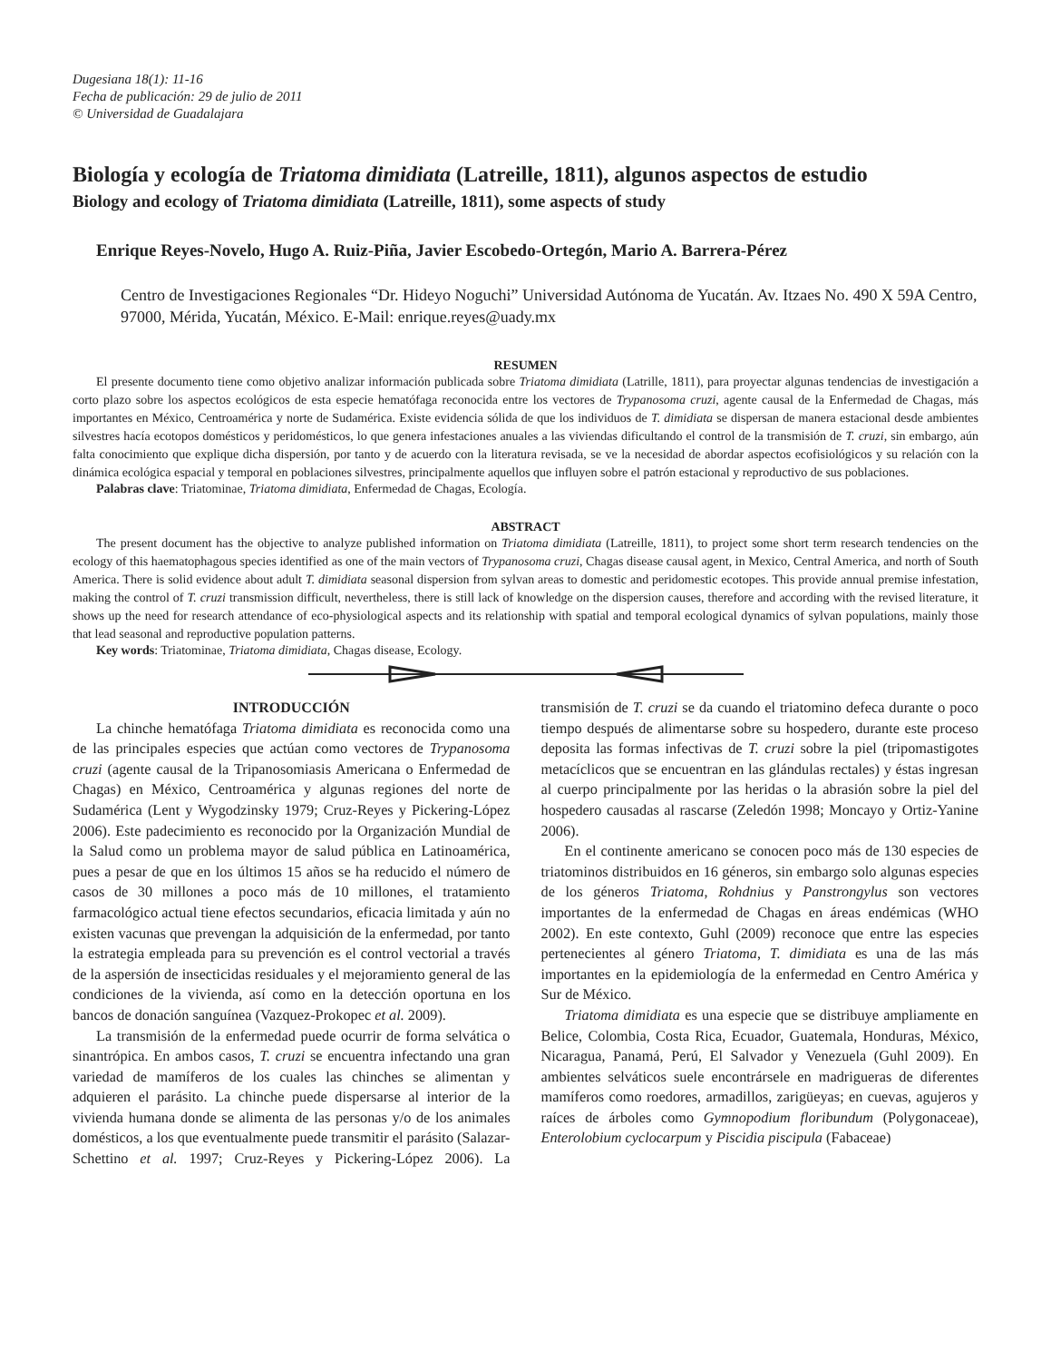Dugesiana 18(1): 11-16
Fecha de publicación: 29 de julio de 2011
© Universidad de Guadalajara
Biología y ecología de Triatoma dimidiata (Latreille, 1811), algunos aspectos de estudio
Biology and ecology of Triatoma dimidiata (Latreille, 1811), some aspects of study
Enrique Reyes-Novelo, Hugo A. Ruiz-Piña, Javier Escobedo-Ortegón, Mario A. Barrera-Pérez
Centro de Investigaciones Regionales “Dr. Hideyo Noguchi” Universidad Autónoma de Yucatán. Av. Itzaes No. 490 X 59A Centro, 97000, Mérida, Yucatán, México. E-Mail: enrique.reyes@uady.mx
RESUMEN
El presente documento tiene como objetivo analizar información publicada sobre Triatoma dimidiata (Latrille, 1811), para proyectar algunas tendencias de investigación a corto plazo sobre los aspectos ecológicos de esta especie hematófaga reconocida entre los vectores de Trypanosoma cruzi, agente causal de la Enfermedad de Chagas, más importantes en México, Centroamérica y norte de Sudamérica. Existe evidencia sólida de que los individuos de T. dimidiata se dispersan de manera estacional desde ambientes silvestres hacía ecotopos domésticos y peridomésticos, lo que genera infestaciones anuales a las viviendas dificultando el control de la transmisión de T. cruzi, sin embargo, aún falta conocimiento que explique dicha dispersión, por tanto y de acuerdo con la literatura revisada, se ve la necesidad de abordar aspectos ecofisiológicos y su relación con la dinámica ecológica espacial y temporal en poblaciones silvestres, principalmente aquellos que influyen sobre el patrón estacional y reproductivo de sus poblaciones.
Palabras clave: Triatominae, Triatoma dimidiata, Enfermedad de Chagas, Ecología.
ABSTRACT
The present document has the objective to analyze published information on Triatoma dimidiata (Latreille, 1811), to project some short term research tendencies on the ecology of this haematophagous species identified as one of the main vectors of Trypanosoma cruzi, Chagas disease causal agent, in Mexico, Central America, and north of South America. There is solid evidence about adult T. dimidiata seasonal dispersion from sylvan areas to domestic and peridomestic ecotopes. This provide annual premise infestation, making the control of T. cruzi transmission difficult, nevertheless, there is still lack of knowledge on the dispersion causes, therefore and according with the revised literature, it shows up the need for research attendance of eco-physiological aspects and its relationship with spatial and temporal ecological dynamics of sylvan populations, mainly those that lead seasonal and reproductive population patterns.
Key words: Triatominae, Triatoma dimidiata, Chagas disease, Ecology.
INTRODUCCIÓN
La chinche hematófaga Triatoma dimidiata es reconocida como una de las principales especies que actúan como vectores de Trypanosoma cruzi (agente causal de la Tripanosomiasis Americana o Enfermedad de Chagas) en México, Centroamérica y algunas regiones del norte de Sudamérica (Lent y Wygodzinsky 1979; Cruz-Reyes y Pickering-López 2006). Este padecimiento es reconocido por la Organización Mundial de la Salud como un problema mayor de salud pública en Latinoamérica, pues a pesar de que en los últimos 15 años se ha reducido el número de casos de 30 millones a poco más de 10 millones, el tratamiento farmacológico actual tiene efectos secundarios, eficacia limitada y aún no existen vacunas que prevengan la adquisición de la enfermedad, por tanto la estrategia empleada para su prevención es el control vectorial a través de la aspersión de insecticidas residuales y el mejoramiento general de las condiciones de la vivienda, así como en la detección oportuna en los bancos de donación sanguínea (Vazquez-Prokopec et al. 2009).
La transmisión de la enfermedad puede ocurrir de forma selvática o sinantrópica. En ambos casos, T. cruzi se encuentra infectando una gran variedad de mamíferos de los cuales las chinches se alimentan y adquieren el parásito. La chinche puede dispersarse al interior de la vivienda humana donde se alimenta de las personas y/o de los animales domésticos, a los que eventualmente puede transmitir el parásito (Salazar-Schettino et al. 1997; Cruz-Reyes y Pickering-López 2006). La transmisión de T. cruzi se da cuando el triatomino defeca durante o poco tiempo después de alimentarse sobre su hospedero, durante este proceso deposita las formas infectivas de T. cruzi sobre la piel (tripomastigotes metacíclicos que se encuentran en las glándulas rectales) y éstas ingresan al cuerpo principalmente por las heridas o la abrasión sobre la piel del hospedero causadas al rascarse (Zeledón 1998; Moncayo y Ortiz-Yanine 2006).
En el continente americano se conocen poco más de 130 especies de triatominos distribuidos en 16 géneros, sin embargo solo algunas especies de los géneros Triatoma, Rohdnius y Panstrongylus son vectores importantes de la enfermedad de Chagas en áreas endémicas (WHO 2002). En este contexto, Guhl (2009) reconoce que entre las especies pertenecientes al género Triatoma, T. dimidiata es una de las más importantes en la epidemiología de la enfermedad en Centro América y Sur de México.
Triatoma dimidiata es una especie que se distribuye ampliamente en Belice, Colombia, Costa Rica, Ecuador, Guatemala, Honduras, México, Nicaragua, Panamá, Perú, El Salvador y Venezuela (Guhl 2009). En ambientes selváticos suele encontrársele en madrigueras de diferentes mamíferos como roedores, armadillos, zarigüeyas; en cuevas, agujeros y raíces de árboles como Gymnopodium floribundum (Polygonaceae), Enterolobium cyclocarpum y Piscidia piscipula (Fabaceae)